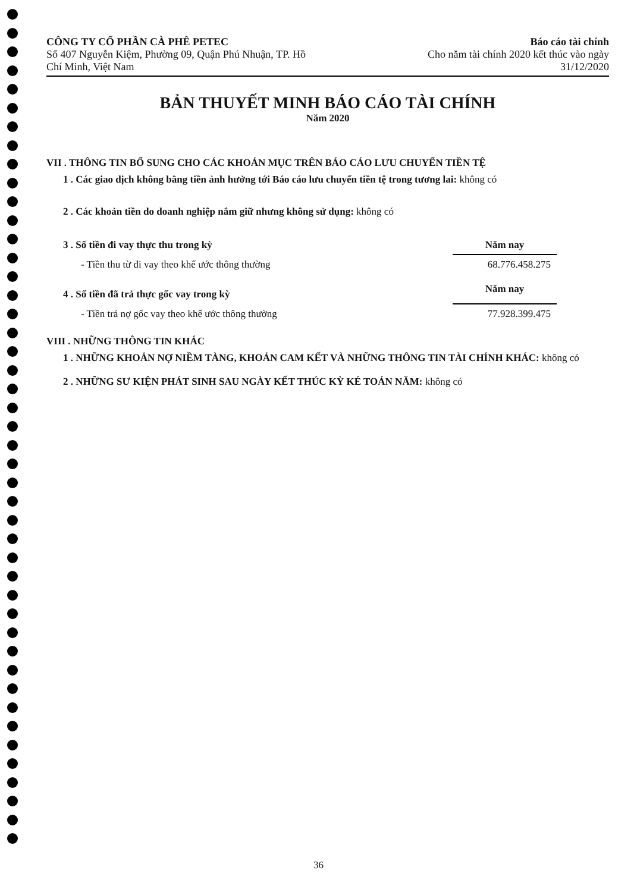CÔNG TY CỔ PHẦN CÀ PHÊ PETEC
Số 407 Nguyễn Kiệm, Phường 09, Quận Phú Nhuận, TP. Hồ
Chí Minh, Việt Nam
Báo cáo tài chính
Cho năm tài chính 2020 kết thúc vào ngày
31/12/2020
BẢN THUYẾT MINH BÁO CÁO TÀI CHÍNH
Năm 2020
VII . THÔNG TIN BỔ SUNG CHO CÁC KHOẢN MỤC TRÊN BÁO CÁO LƯU CHUYỂN TIỀN TỆ
1 . Các giao dịch không bằng tiền ảnh hưởng tới Báo cáo lưu chuyển tiền tệ trong tương lai: không có
2 . Các khoản tiền do doanh nghiệp nắm giữ nhưng không sử dụng: không có
| 3 . Số tiền đi vay thực thu trong kỳ | Năm nay |
| - Tiền thu từ đi vay theo khế ước thông thường | 68.776.458.275 |
| 4 . Số tiền đã trả thực gốc vay trong kỳ | Năm nay |
| - Tiền trả nợ gốc vay theo khế ước thông thường | 77.928.399.475 |
VIII . NHỮNG THÔNG TIN KHÁC
1 . NHỮNG KHOẢN NỢ NIỀM TÀNG, KHOẢN CAM KẾT VÀ NHỮNG THÔNG TIN TÀI CHÍNH KHÁC: không có
2 . NHỮNG SƯ KIỆN PHÁT SINH SAU NGÀY KẾT THÚC KỲ KÉ TOÁN NĂM: không có
36